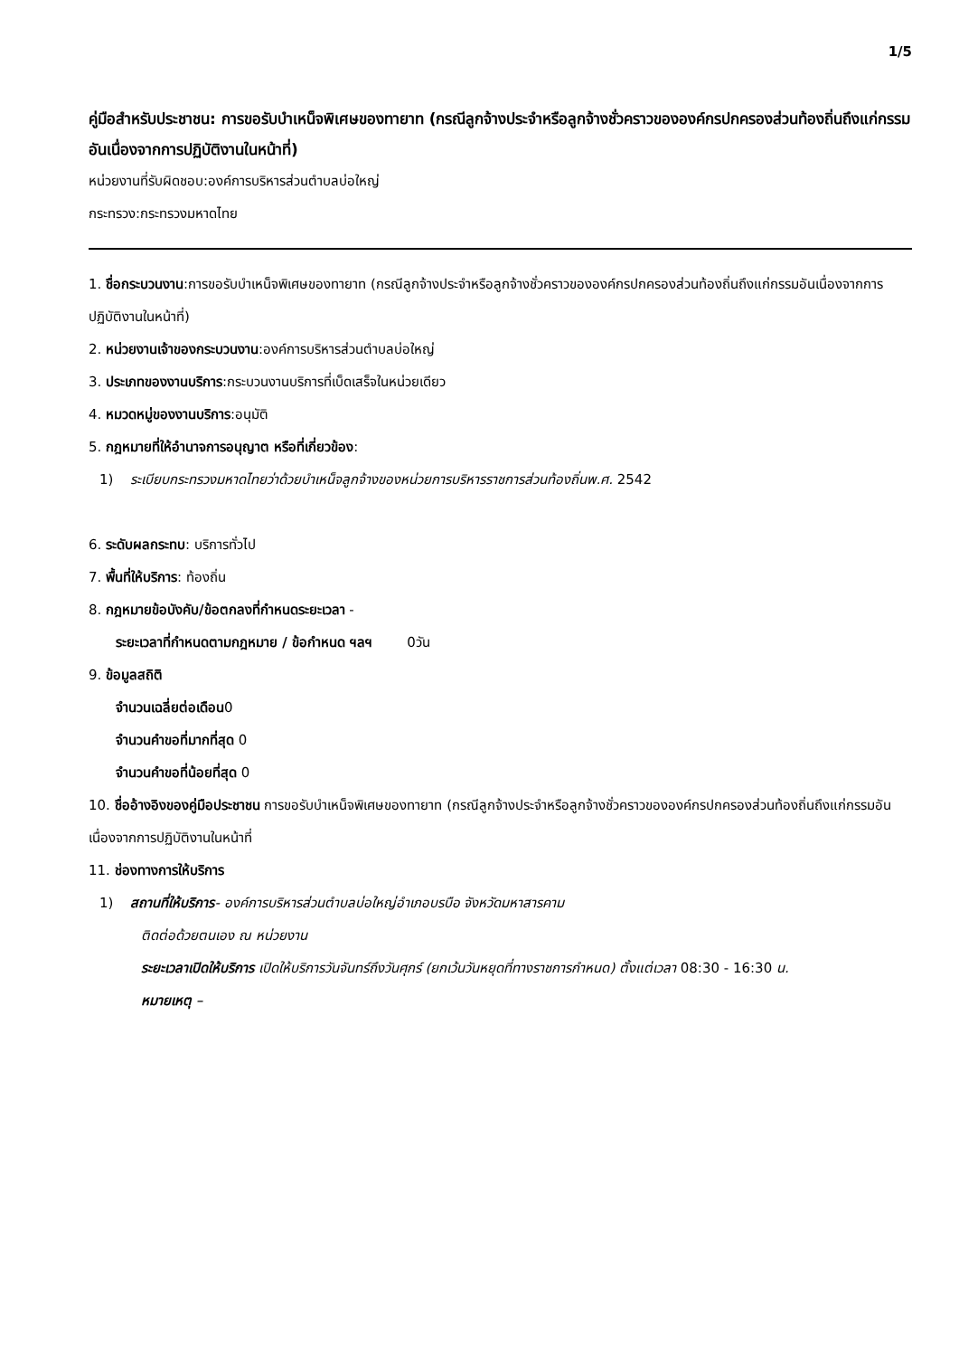1/5
คู่มือสำหรับประชาชน: การขอรับบำเหน็จพิเศษของทายาท (กรณีลูกจ้างประจำหรือลูกจ้างชั่วคราวขององค์กรปกครองส่วนท้องถิ่นถึงแก่กรรมอันเนื่องจากการปฏิบัติงานในหน้าที่)
หน่วยงานที่รับผิดชอบ:องค์การบริหารส่วนตำบลบ่อใหญ่
กระทรวง:กระทรวงมหาดไทย
1. ชื่อกระบวนงาน:การขอรับบำเหน็จพิเศษของทายาท (กรณีลูกจ้างประจำหรือลูกจ้างชั่วคราวขององค์กรปกครองส่วนท้องถิ่นถึงแก่กรรมอันเนื่องจากการปฏิบัติงานในหน้าที่)
2. หน่วยงานเจ้าของกระบวนงาน:องค์การบริหารส่วนตำบลบ่อใหญ่
3. ประเภทของงานบริการ:กระบวนงานบริการที่เบ็ดเสร็จในหน่วยเดียว
4. หมวดหมู่ของงานบริการ:อนุมัติ
5. กฎหมายที่ให้อำนาจการอนุญาต หรือที่เกี่ยวข้อง:
1) ระเบียบกระทรวงมหาดไทยว่าด้วยบำเหน็จลูกจ้างของหน่วยการบริหารราชการส่วนท้องถิ่นพ.ศ. 2542
6. ระดับผลกระทบ: บริการทั่วไป
7. พื้นที่ให้บริการ: ท้องถิ่น
8. กฎหมายข้อบังคับ/ข้อตกลงที่กำหนดระยะเวลา -
ระยะเวลาที่กำหนดตามกฎหมาย / ข้อกำหนด ฯลฯ 0วัน
9. ข้อมูลสถิติ
จำนวนเฉลี่ยต่อเดือน0
จำนวนคำขอที่มากที่สุด 0
จำนวนคำขอที่น้อยที่สุด 0
10. ชื่ออ้างอิงของคู่มือประชาชน การขอรับบำเหน็จพิเศษของทายาท (กรณีลูกจ้างประจำหรือลูกจ้างชั่วคราวขององค์กรปกครองส่วนท้องถิ่นถึงแก่กรรมอันเนื่องจากการปฏิบัติงานในหน้าที่
11. ช่องทางการให้บริการ
1) สถานที่ให้บริการ- องค์การบริหารส่วนตำบลบ่อใหญ่อำเภอบรบือ จังหวัดมหาสารคาม
ติดต่อด้วยตนเอง ณ หน่วยงาน
ระยะเวลาเปิดให้บริการ เปิดให้บริการวันจันทร์ถึงวันศุกร์ (ยกเว้นวันหยุดที่ทางราชการกำหนด) ตั้งแต่เวลา 08:30 - 16:30 น.
หมายเหตุ –